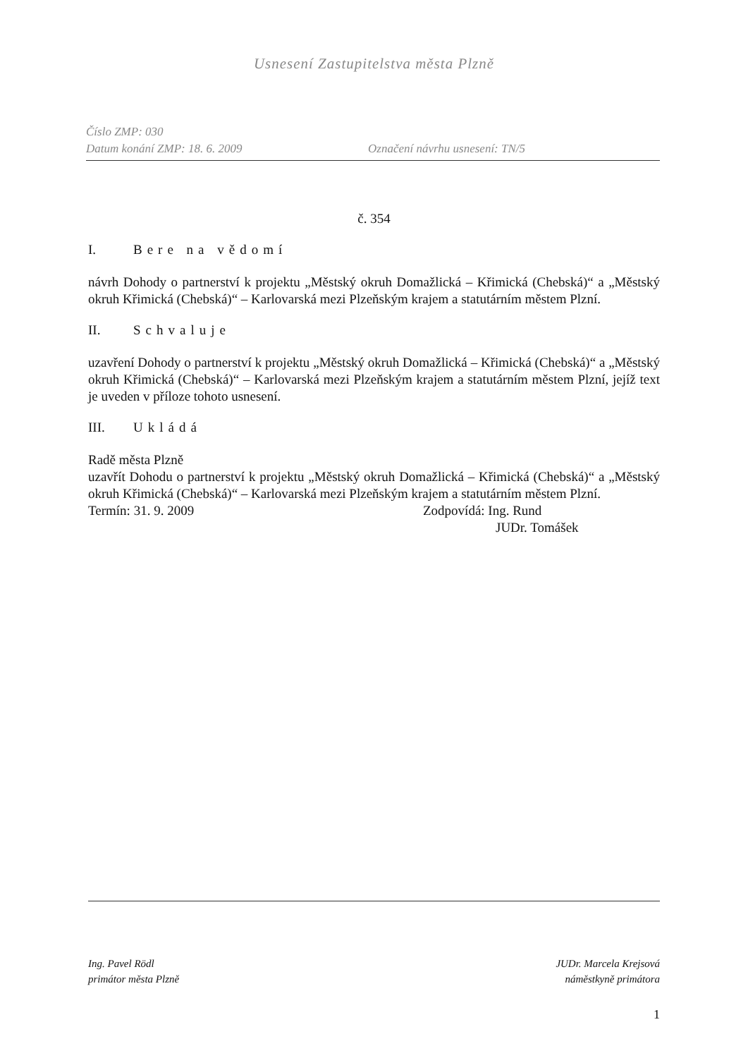Usnesení Zastupitelstva města Plzně
Číslo ZMP: 030
Datum konání ZMP: 18. 6. 2009 Označení návrhu usnesení: TN/5
č. 354
I. Bere na vědomí
návrh Dohody o partnerství k projektu „Městský okruh Domažlická – Křimická (Chebská)“ a „Městský okruh Křimická (Chebská)“ – Karlovarská mezi Plzeňským krajem a statutárním městem Plzní.
II. Schvaluje
uzavření Dohody o partnerství k projektu „Městský okruh Domažlická – Křimická (Chebská)“ a „Městský okruh Křimická (Chebská)“ – Karlovarská mezi Plzeňským krajem a statutárním městem Plzní, jejíž text je uveden v příloze tohoto usnesení.
III. Ukládá
Radě města Plzně
uzavřít Dohodu o partnerství k projektu „Městský okruh Domažlická – Křimická (Chebská)“ a „Městský okruh Křimická (Chebská)“ – Karlovarská mezi Plzeňským krajem a statutárním městem Plzní.
Termín: 31. 9. 2009 Zodpovídá: Ing. Rund
JUDr. Tomášek
Ing. Pavel Rödl
primátor města Plzně
JUDr. Marcela Krejsová
náměstkyně primátora
1